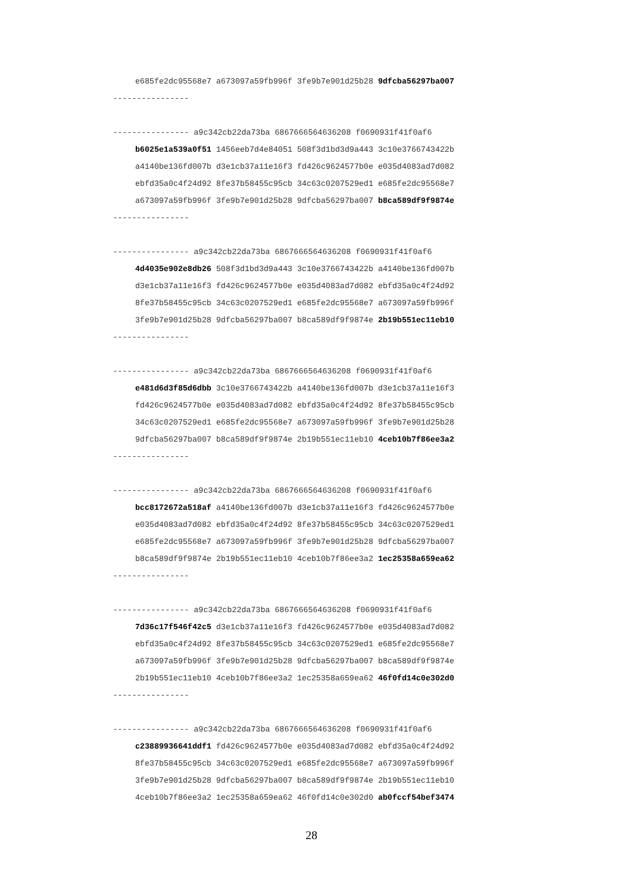e685fe2dc95568e7 a673097a59fb996f 3fe9b7e901d25b28 9dfcba56297ba007
----------------
---------------- a9c342cb22da73ba 6867666564636208 f0690931f41f0af6
b6025e1a539a0f51 1456eeb7d4e84051 508f3d1bd3d9a443 3c10e3766743422b
a4140be136fd007b d3e1cb37a11e16f3 fd426c9624577b0e e035d4083ad7d082
ebfd35a0c4f24d92 8fe37b58455c95cb 34c63c0207529ed1 e685fe2dc95568e7
a673097a59fb996f 3fe9b7e901d25b28 9dfcba56297ba007 b8ca589df9f9874e
----------------
---------------- a9c342cb22da73ba 6867666564636208 f0690931f41f0af6
4d4035e902e8db26 508f3d1bd3d9a443 3c10e3766743422b a4140be136fd007b
d3e1cb37a11e16f3 fd426c9624577b0e e035d4083ad7d082 ebfd35a0c4f24d92
8fe37b58455c95cb 34c63c0207529ed1 e685fe2dc95568e7 a673097a59fb996f
3fe9b7e901d25b28 9dfcba56297ba007 b8ca589df9f9874e 2b19b551ec11eb10
----------------
---------------- a9c342cb22da73ba 6867666564636208 f0690931f41f0af6
e481d6d3f85d6dbb 3c10e3766743422b a4140be136fd007b d3e1cb37a11e16f3
fd426c9624577b0e e035d4083ad7d082 ebfd35a0c4f24d92 8fe37b58455c95cb
34c63c0207529ed1 e685fe2dc95568e7 a673097a59fb996f 3fe9b7e901d25b28
9dfcba56297ba007 b8ca589df9f9874e 2b19b551ec11eb10 4ceb10b7f86ee3a2
----------------
---------------- a9c342cb22da73ba 6867666564636208 f0690931f41f0af6
bcc8172672a518af a4140be136fd007b d3e1cb37a11e16f3 fd426c9624577b0e
e035d4083ad7d082 ebfd35a0c4f24d92 8fe37b58455c95cb 34c63c0207529ed1
e685fe2dc95568e7 a673097a59fb996f 3fe9b7e901d25b28 9dfcba56297ba007
b8ca589df9f9874e 2b19b551ec11eb10 4ceb10b7f86ee3a2 1ec25358a659ea62
----------------
---------------- a9c342cb22da73ba 6867666564636208 f0690931f41f0af6
7d36c17f546f42c5 d3e1cb37a11e16f3 fd426c9624577b0e e035d4083ad7d082
ebfd35a0c4f24d92 8fe37b58455c95cb 34c63c0207529ed1 e685fe2dc95568e7
a673097a59fb996f 3fe9b7e901d25b28 9dfcba56297ba007 b8ca589df9f9874e
2b19b551ec11eb10 4ceb10b7f86ee3a2 1ec25358a659ea62 46f0fd14c0e302d0
----------------
---------------- a9c342cb22da73ba 6867666564636208 f0690931f41f0af6
c23889936641ddf1 fd426c9624577b0e e035d4083ad7d082 ebfd35a0c4f24d92
8fe37b58455c95cb 34c63c0207529ed1 e685fe2dc95568e7 a673097a59fb996f
3fe9b7e901d25b28 9dfcba56297ba007 b8ca589df9f9874e 2b19b551ec11eb10
4ceb10b7f86ee3a2 1ec25358a659ea62 46f0fd14c0e302d0 ab0fccf54bef3474
28